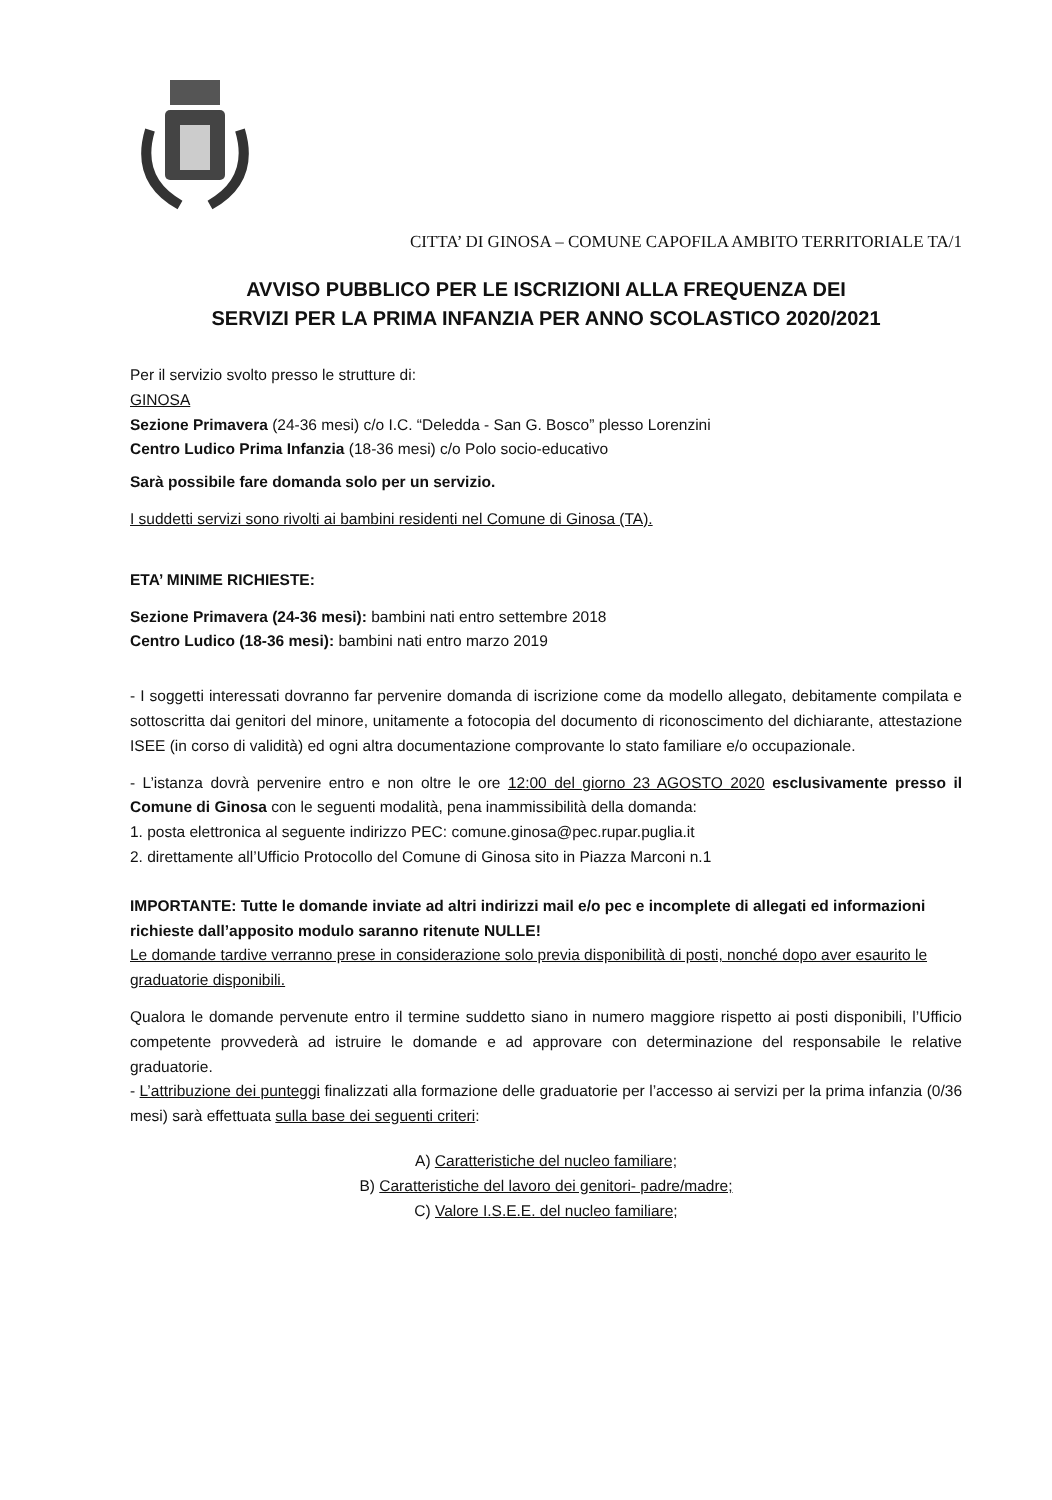CITTA’ DI GINOSA – COMUNE CAPOFILA AMBITO TERRITORIALE TA/1
AVVISO PUBBLICO PER LE ISCRIZIONI ALLA FREQUENZA DEI
SERVIZI PER LA PRIMA INFANZIA PER ANNO SCOLASTICO 2020/2021
Per il servizio svolto presso le strutture di:
GINOSA
Sezione Primavera (24-36 mesi) c/o I.C. “Deledda - San G. Bosco” plesso Lorenzini
Centro Ludico Prima Infanzia (18-36 mesi) c/o Polo socio-educativo
Sarà possibile fare domanda solo per un servizio.
I suddetti servizi sono rivolti ai bambini residenti nel Comune di Ginosa (TA).
ETA’ MINIME RICHIESTE:
Sezione Primavera (24-36 mesi): bambini nati entro settembre 2018
Centro Ludico (18-36 mesi): bambini nati entro marzo 2019
- I soggetti interessati dovranno far pervenire domanda di iscrizione come da modello allegato, debitamente compilata e sottoscritta dai genitori del minore, unitamente a fotocopia del documento di riconoscimento del dichiarante, attestazione ISEE (in corso di validità) ed ogni altra documentazione comprovante lo stato familiare e/o occupazionale.
- L’istanza dovrà pervenire entro e non oltre le ore 12:00 del giorno 23 AGOSTO 2020 esclusivamente presso il Comune di Ginosa con le seguenti modalità, pena inammissibilità della domanda:
1. posta elettronica al seguente indirizzo PEC: comune.ginosa@pec.rupar.puglia.it
2. direttamente all’Ufficio Protocollo del Comune di Ginosa sito in Piazza Marconi n.1
IMPORTANTE: Tutte le domande inviate ad altri indirizzi mail e/o pec e incomplete di allegati ed informazioni richieste dall’apposito modulo saranno ritenute NULLE!
Le domande tardive verranno prese in considerazione solo previa disponibilità di posti, nonché dopo aver esaurito le graduatorie disponibili.
Qualora le domande pervenute entro il termine suddetto siano in numero maggiore rispetto ai posti disponibili, l’Ufficio competente provvederà ad istruire le domande e ad approvare con determinazione del responsabile le relative graduatorie.
- L’attribuzione dei punteggi finalizzati alla formazione delle graduatorie per l’accesso ai servizi per la prima infanzia (0/36 mesi) sarà effettuata sulla base dei seguenti criteri:
A) Caratteristiche del nucleo familiare;
B) Caratteristiche del lavoro dei genitori- padre/madre;
C) Valore I.S.E.E. del nucleo familiare;